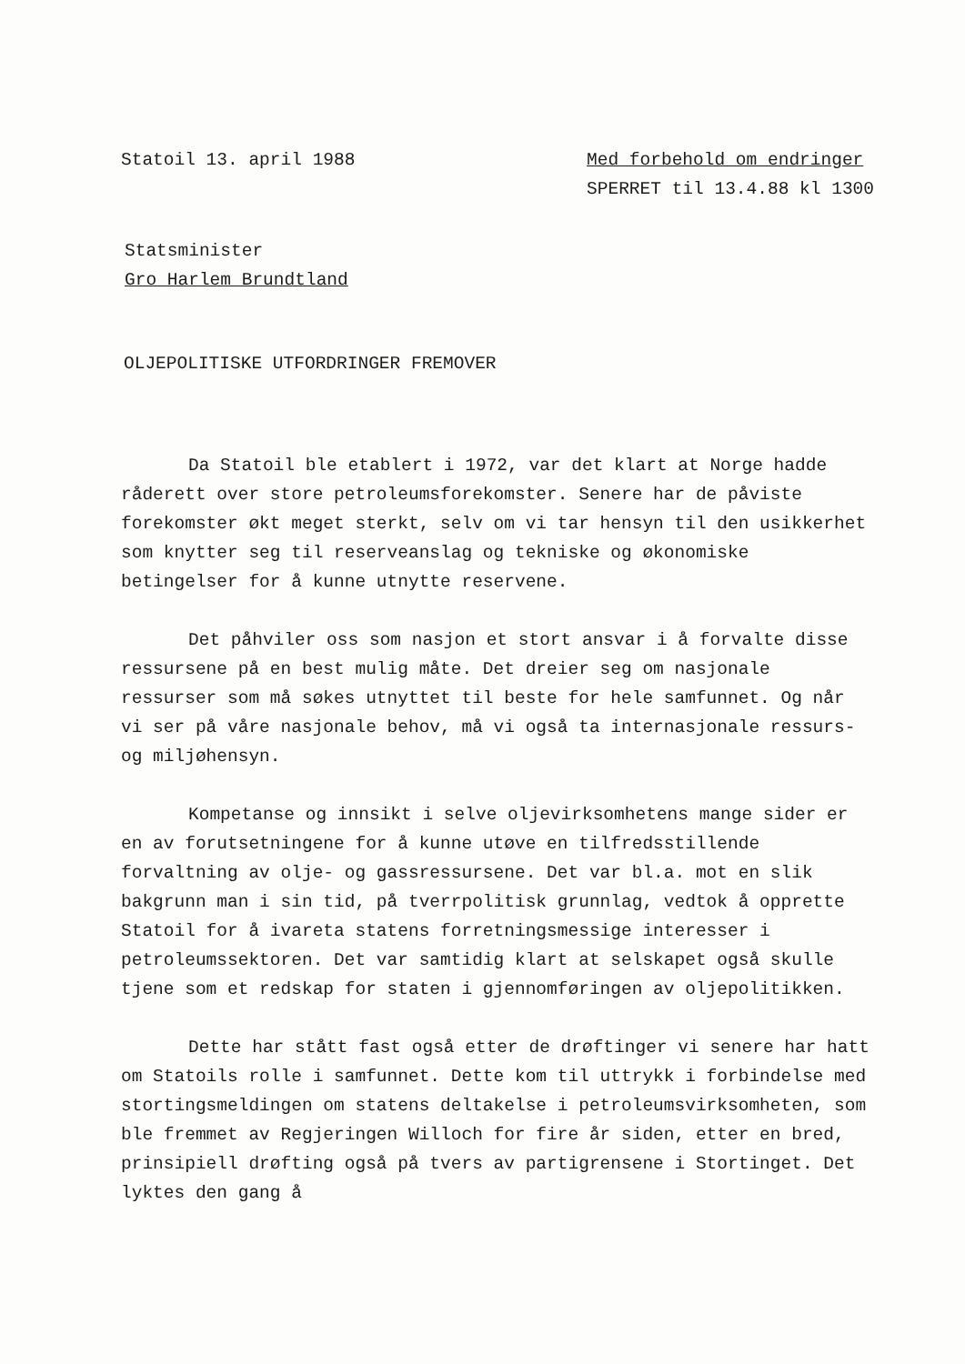Statoil 13. april 1988 Med forbehold om endringer
SPERRET til 13.4.88 kl 1300
Statsminister
Gro Harlem Brundtland
OLJEPOLITISKE UTFORDRINGER FREMOVER
Da Statoil ble etablert i 1972, var det klart at Norge hadde råderett over store petroleumsforekomster. Senere har de påviste forekomster økt meget sterkt, selv om vi tar hensyn til den usikkerhet som knytter seg til reserveanslag og tekniske og økonomiske betingelser for å kunne utnytte reservene.
Det påhviler oss som nasjon et stort ansvar i å forvalte disse ressursene på en best mulig måte. Det dreier seg om nasjonale ressurser som må søkes utnyttet til beste for hele samfunnet. Og når vi ser på våre nasjonale behov, må vi også ta internasjonale ressurs- og miljøhensyn.
Kompetanse og innsikt i selve oljevirksomhetens mange sider er en av forutsetningene for å kunne utøve en tilfredsstillende forvaltning av olje- og gassressursene. Det var bl.a. mot en slik bakgrunn man i sin tid, på tverrpolitisk grunnlag, vedtok å opprette Statoil for å ivareta statens forretningsmessige interesser i petroleumssektoren. Det var samtidig klart at selskapet også skulle tjene som et redskap for staten i gjennomføringen av oljepolitikken.
Dette har stått fast også etter de drøftinger vi senere har hatt om Statoils rolle i samfunnet. Dette kom til uttrykk i forbindelse med stortingsmeldingen om statens deltakelse i petroleumsvirksomheten, som ble fremmet av Regjeringen Willoch for fire år siden, etter en bred, prinsipiell drøfting også på tvers av partigrensene i Stortinget. Det lyktes den gang å